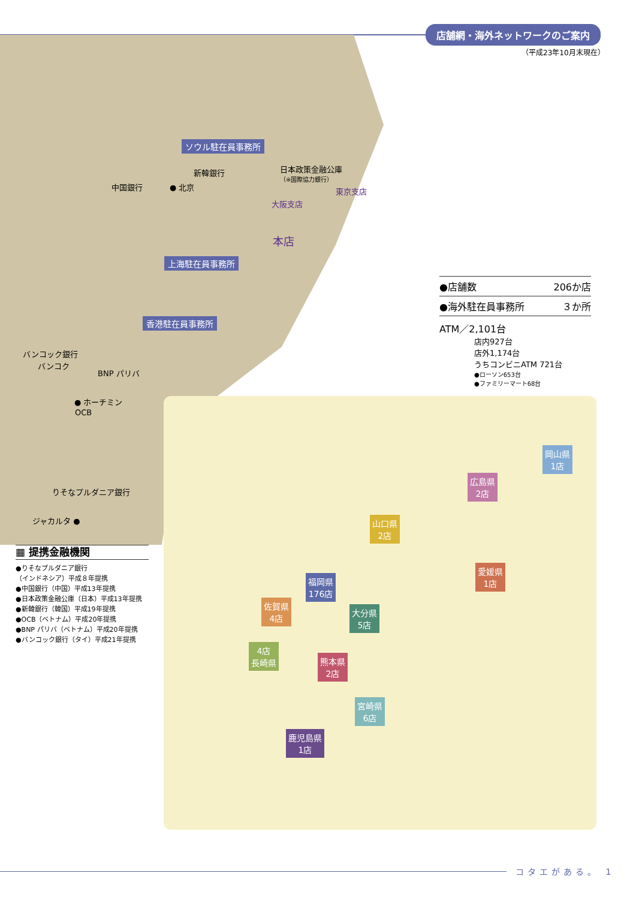店舗網・海外ネットワークのご案内
（平成23年10月末現在）
ソウル駐在員事務所
日本政策金融公庫
（※国際協力銀行）
新韓銀行
中国銀行 ● 北京 東京支店
大阪支店
本店
上海駐在員事務所
香港駐在員事務所
バンコック銀行
バンコク
BNP パリバ
● ホーチミン
OCB
りそなプルダニア銀行
ジャカルタ ●
| ●店舗数 | 206か店 |
| ●海外駐在員事務所 | ３か所 |
ATM／2,101台
店内927台
店外1,174台
うちコンビニATM 721台
●ローソン653台
●ファミリーマート68台
▦ 提携金融機関
●りそなプルダニア銀行
（インドネシア）平成８年提携
●中国銀行（中国）平成13年提携
●日本政策金融公庫（日本）平成13年提携
●新韓銀行（韓国）平成19年提携
●OCB（ベトナム）平成20年提携
●BNP パリバ（ベトナム）平成20年提携
●バンコック銀行（タイ）平成21年提携
岡山県
1店
広島県
2店
山口県
2店
愛媛県
1店
福岡県
176店
佐賀県
4店
大分県
5店
4店
長崎県
熊本県
2店
宮崎県
6店
鹿児島県
1店
コタエがある。 1